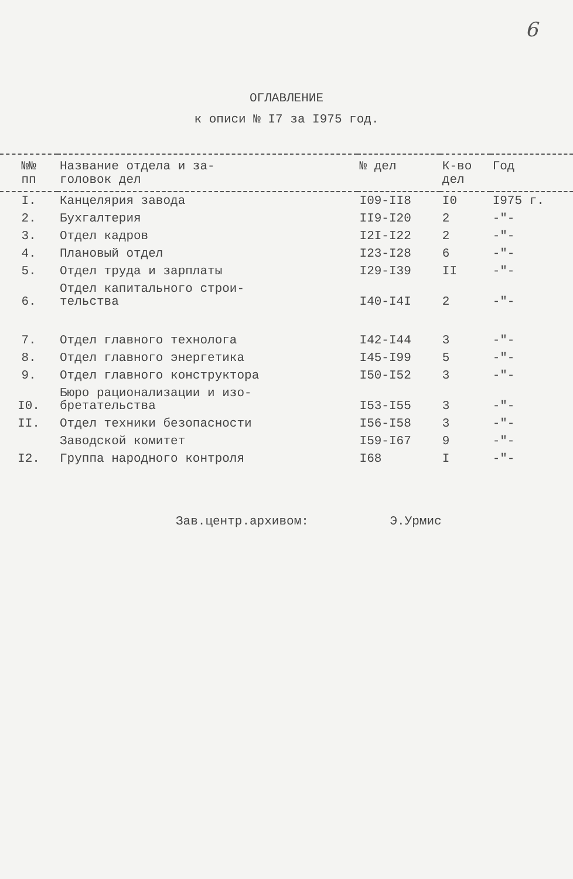6
ОГЛАВЛЕНИЕ
к описи № I7 за I975 год.
| №№ пп | Название отдела и за- головок дел | № дел | К-во дел | Год |
| --- | --- | --- | --- | --- |
| I. | Канцелярия завода | I09-II8 | I0 | I975 г. |
| 2. | Бухгалтерия | II9-I20 | 2 | -"- |
| 3. | Отдел кадров | I2I-I22 | 2 | -"- |
| 4. | Плановый отдел | I23-I28 | 6 | -"- |
| 5. | Отдел труда и зарплаты | I29-I39 | II | -"- |
| 6. | Отдел капитального строи- тельства | I40-I4I | 2 | -"- |
| 7. | Отдел главного технолога | I42-I44 | 3 | -"- |
| 8. | Отдел главного энергетика | I45-I99 | 5 | -"- |
| 9. | Отдел главного конструктора | I50-I52 | 3 | -"- |
| I0. | Бюро рационализации и изо- бретательства | I53-I55 | 3 | -"- |
| II. | Отдел техники безопасности | I56-I58 | 3 | -"- |
| | Заводской комитет | I59-I67 | 9 | -"- |
| I2. | Группа народного контроля | I68 | I | -"- |
Зав.центр.архивом: Э.Урмис